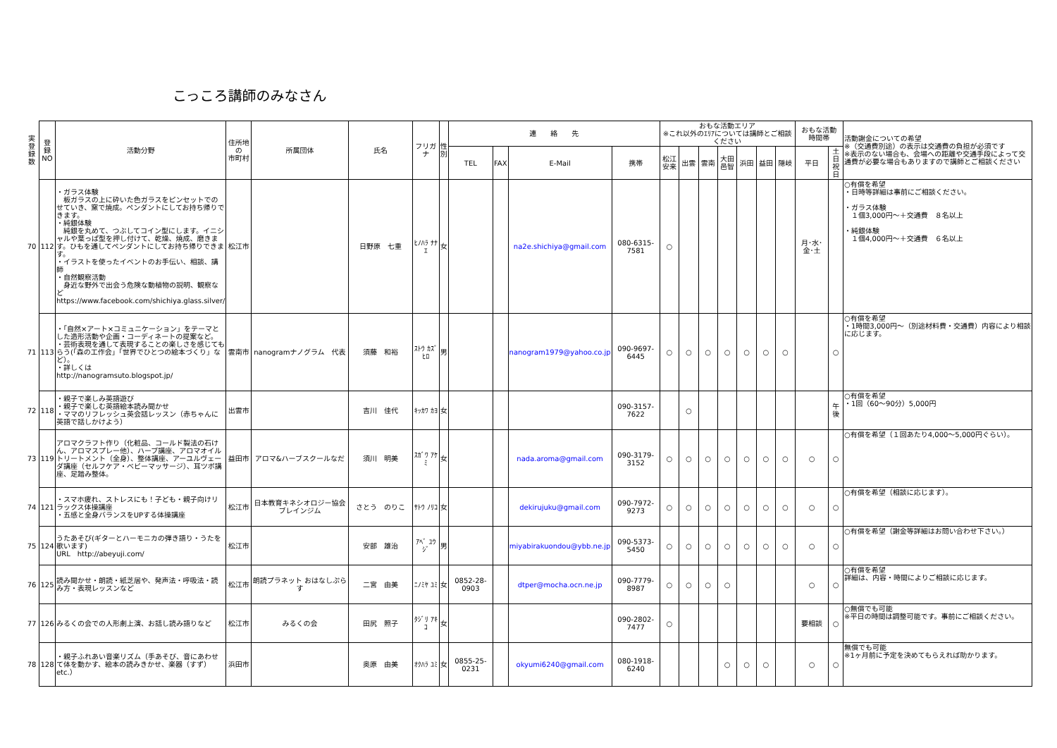こっころ講師のみなさん
| 実登 録数 | 登録 NO | 活動分野 | 住所地の 市町村 | 所属団体 | 氏名 | フリガナ | 性 別 | 連 絡 先 | | | | おもな活動エリア ※これ以外のｴﾘｱについては講師とご相談ください | | | | | | | おもな活動 時間帯 | | 活動謝金についての希望 ※（交通費別途）の表示は交通費の負担が必須です ※表示のない場合も、会場への距離や交通手段によって交通費が必要な場合もありますので講師とご相談ください |
| --- | --- | --- | --- | --- | --- | --- | --- | --- | --- | --- | --- | --- | --- | --- | --- | --- | --- | --- | --- | --- | --- |
| | | | | | | | | TEL | FAX | E-Mail | 携帯 | 松江 安来 | 出雲 | 雲南 | 大田 邑智 | 浜田 | 益田 | 隠岐 | 平日 | 土日 祝日 | |
| 70 | 112 | ・ガラス体験 板ガラスの上に砕いた色ガラスをピンセットでのせていき、窯で焼成。ペンダントにしてお持ち帰りできます。 ・純銀体験 純銀を丸めて、つぶしてコイン型にします。イニシャルや葉っぱ型を押し付けて、乾燥、焼成、磨きます。ひもを通してペンダントにしてお持ち帰りできます。 ・イラストを使ったイベントのお手伝い、相談、講師 ・自然観察活動 身近な野外で出会う危険な動植物の説明、観察など https://www.facebook.com/shichiya.glass.silver/ | 松江市 | | 日野原 七重 | ﾋﾉﾊﾗ ﾅﾅｴ | 女 | | | na2e.shichiya@gmail.com | 080-6315-7581 | ○ | | | | | | | 月･水･金･土 | | ○有償を希望 ・日時等詳細は事前にご相談ください。 ・ガラス体験 １個3,000円～＋交通費 ８名以上 ・純銀体験 １個4,000円～＋交通費 ６名以上 |
| 71 | 113 | ・「自然×アート×コミュニケーション」をテーマとした造形活動や企画・コーディネートの提案など。 ・芸術表現を通して表現することの楽しさを感じてもらう(「森の工作会」「世界でひとつの絵本づくり」など）。 ・詳しくは http://nanogramsuto.blogspot.jp/ | 雲南市 | nanogramナノグラム 代表 | 須藤 和裕 | ｽﾄｳ ｶｽﾞﾋﾛ | 男 | | | nanogram1979@yahoo.co.jp | 090-9697-6445 | ○ | ○ | ○ | ○ | ○ | ○ | ○ | | ○ | ○有償を希望 ・1時間3,000円～（別途材料費・交通費）内容により相談に応じます。 |
| 72 | 118 | ・親子で楽しみ英語遊び ・親子で楽しむ英語絵本読み聞かせ ・ママのリフレッシュ英会話レッスン（赤ちゃんに英語で話しかけよう） | 出雲市 | | 吉川 佳代 | ｷｯｶﾜ ｶﾖ | 女 | | | | 090-3157-7622 | | ○ | | | | | | | 午後 | ○有償を希望 ・1回（60～90分）5,000円 |
| 73 | 119 | アロマクラフト作り（化粧品、コールド製法の石けん、アロマスプレー他）、ハーブ講座、アロマオイルトリートメント（全身）、整体講座、アーユルヴェーダ講座（セルフケア・ベビーマッサージ）、耳ツボ講座、足踏み整体。 | 益田市 | アロマ&ハーブスクールなだ | 須川 明美 | ｽｶﾞﾜ ｱｹﾐ | 女 | | | nada.aroma@gmail.com | 090-3179-3152 | ○ | ○ | ○ | ○ | ○ | ○ | ○ | ○ | ○ | ○有償を希望（１回あたり4,000～5,000円ぐらい）。 |
| 74 | 121 | ・スマホ疲れ、ストレスにも！子ども・親子向けリラックス体操講座 ・五感と全身バランスをUPする体操講座 | 松江市 | 日本教育キネシオロジー協会ブレインジム | さとう のりこ | ｻﾄｳ ﾉﾘｺ | 女 | | | dekirujuku@gmail.com | 090-7972-9273 | ○ | ○ | ○ | ○ | ○ | ○ | ○ | ○ | ○ | ○有償を希望（相談に応じます）。 |
| 75 | 124 | うたあそび(ギターとハーモニカの弾き語り・うたを歌います) URL http://abeyuji.com/ | 松江市 | | 安部 雄治 | ｱﾍﾞ ﾕｳｼﾞ | 男 | | | miyabirakuondou@ybb.ne.jp | 090-5373-5450 | ○ | ○ | ○ | ○ | ○ | ○ | ○ | ○ | ○ | ○有償を希望（謝金等詳細はお問い合わせ下さい。） |
| 76 | 125 | 読み聞かせ・朗読・紙芝居や、発声法・呼吸法・読み方・表現レッスンなど | 松江市 | 朗読プラネット おはなしぷらす | 二宮 由美 | ﾆﾉﾐﾔ ﾕﾐ | 女 | 0852-28-0903 | | dtper@mocha.ocn.ne.jp | 090-7779-8987 | ○ | ○ | ○ | ○ | | | | ○ | ○ | ○有償を希望 詳細は、内容・時間によりご相談に応じます。 |
| 77 | 126 | みるくの会での人形劇上演、お話し読み語りなど | 松江市 | みるくの会 | 田尻 照子 | ﾀｼﾞﾘ ｱｷｺ | 女 | | | | 090-2802-7477 | ○ | | | | | | | 要相談 | ○ | ○無償でも可能 ※平日の時間は調整可能です。事前にご相談ください。 |
| 78 | 128 | ・親子ふれあい音楽リズム（手あそび、音にあわせて体を動かす、絵本の読みきかせ、楽器（すず）etc.） | 浜田市 | | 奥原 由美 | ｵｸﾊﾗ ﾕﾐ | 女 | 0855-25-0231 | | okyumi6240@gmail.com | 080-1918-6240 | | | | ○ | ○ | ○ | | ○ | ○ | 無償でも可能 ※1ヶ月前に予定を決めてもらえれば助かります。 |